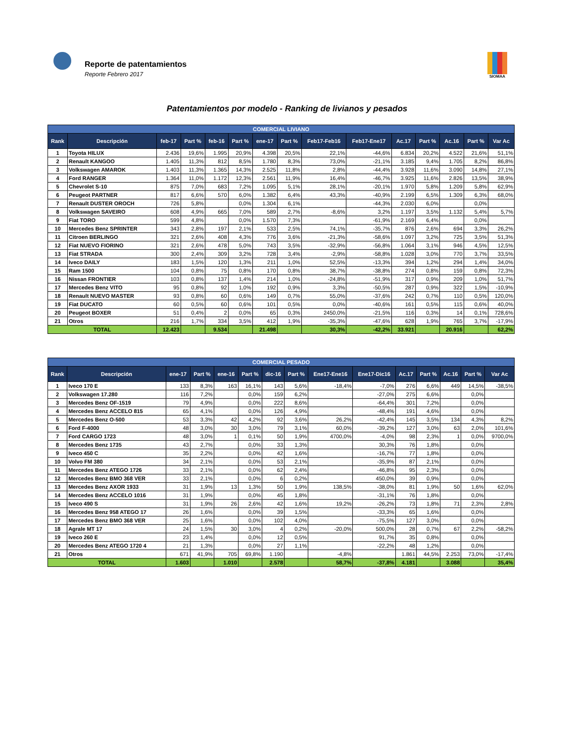Reporte de patentamientos
Reporte Febrero 2017
SIOMAA
Patentamientos por modelo - Ranking de livianos y pesados
| COMERCIAL LIVIANO | | | | | | | | | | | | | | |
| --- | --- | --- | --- | --- | --- | --- | --- | --- | --- | --- | --- | --- | --- | --- |
| Rank | Descripción | feb-17 | Part % | feb-16 | Part % | ene-17 | Part % | Feb17-Feb16 | Feb17-Ene17 | Ac.17 | Part % | Ac.16 | Part % | Var Ac |
| 1 | Toyota HILUX | 2.436 | 19,6% | 1.995 | 20,9% | 4.398 | 20,5% | 22,1% | -44,6% | 6.834 | 20,2% | 4.522 | 21,6% | 51,1% |
| 2 | Renault KANGOO | 1.405 | 11,3% | 812 | 8,5% | 1.780 | 8,3% | 73,0% | -21,1% | 3.185 | 9,4% | 1.705 | 8,2% | 86,8% |
| 3 | Volkswagen AMAROK | 1.403 | 11,3% | 1.365 | 14,3% | 2.525 | 11,8% | 2,8% | -44,4% | 3.928 | 11,6% | 3.090 | 14,8% | 27,1% |
| 4 | Ford RANGER | 1.364 | 11,0% | 1.172 | 12,3% | 2.561 | 11,9% | 16,4% | -46,7% | 3.925 | 11,6% | 2.826 | 13,5% | 38,9% |
| 5 | Chevrolet S-10 | 875 | 7,0% | 683 | 7,2% | 1.095 | 5,1% | 28,1% | -20,1% | 1.970 | 5,8% | 1.209 | 5,8% | 62,9% |
| 6 | Peugeot PARTNER | 817 | 6,6% | 570 | 6,0% | 1.382 | 6,4% | 43,3% | -40,9% | 2.199 | 6,5% | 1.309 | 6,3% | 68,0% |
| 7 | Renault DUSTER OROCH | 726 | 5,8% | | 0,0% | 1.304 | 6,1% | | -44,3% | 2.030 | 6,0% | | 0,0% | |
| 8 | Volkswagen SAVEIRO | 608 | 4,9% | 665 | 7,0% | 589 | 2,7% | -8,6% | 3,2% | 1.197 | 3,5% | 1.132 | 5,4% | 5,7% |
| 9 | Fiat TORO | 599 | 4,8% | | 0,0% | 1.570 | 7,3% | | -61,9% | 2.169 | 6,4% | | 0,0% | |
| 10 | Mercedes Benz SPRINTER | 343 | 2,8% | 197 | 2,1% | 533 | 2,5% | 74,1% | -35,7% | 876 | 2,6% | 694 | 3,3% | 26,2% |
| 11 | Citroen BERLINGO | 321 | 2,6% | 408 | 4,3% | 776 | 3,6% | -21,3% | -58,6% | 1.097 | 3,2% | 725 | 3,5% | 51,3% |
| 12 | Fiat NUEVO FIORINO | 321 | 2,6% | 478 | 5,0% | 743 | 3,5% | -32,9% | -56,8% | 1.064 | 3,1% | 946 | 4,5% | 12,5% |
| 13 | Fiat STRADA | 300 | 2,4% | 309 | 3,2% | 728 | 3,4% | -2,9% | -58,8% | 1.028 | 3,0% | 770 | 3,7% | 33,5% |
| 14 | Iveco DAILY | 183 | 1,5% | 120 | 1,3% | 211 | 1,0% | 52,5% | -13,3% | 394 | 1,2% | 294 | 1,4% | 34,0% |
| 15 | Ram 1500 | 104 | 0,8% | 75 | 0,8% | 170 | 0,8% | 38,7% | -38,8% | 274 | 0,8% | 159 | 0,8% | 72,3% |
| 16 | Nissan FRONTIER | 103 | 0,8% | 137 | 1,4% | 214 | 1,0% | -24,8% | -51,9% | 317 | 0,9% | 209 | 1,0% | 51,7% |
| 17 | Mercedes Benz VITO | 95 | 0,8% | 92 | 1,0% | 192 | 0,9% | 3,3% | -50,5% | 287 | 0,9% | 322 | 1,5% | -10,9% |
| 18 | Renault NUEVO MASTER | 93 | 0,8% | 60 | 0,6% | 149 | 0,7% | 55,0% | -37,6% | 242 | 0,7% | 110 | 0,5% | 120,0% |
| 19 | Fiat DUCATO | 60 | 0,5% | 60 | 0,6% | 101 | 0,5% | 0,0% | -40,6% | 161 | 0,5% | 115 | 0,6% | 40,0% |
| 20 | Peugeot BOXER | 51 | 0,4% | 2 | 0,0% | 65 | 0,3% | 2450,0% | -21,5% | 116 | 0,3% | 14 | 0,1% | 728,6% |
| 21 | Otros | 216 | 1,7% | 334 | 3,5% | 412 | 1,9% | -35,3% | -47,6% | 628 | 1,9% | 765 | 3,7% | -17,9% |
| TOTAL | | 12.423 | | 9.534 | | 21.498 | | 30,3% | -42,2% | 33.921 | | 20.916 | | 62,2% |
| COMERCIAL PESADO | | | | | | | | | | | | | | |
| --- | --- | --- | --- | --- | --- | --- | --- | --- | --- | --- | --- | --- | --- | --- |
| Rank | Descripción | ene-17 | Part % | ene-16 | Part % | dic-16 | Part % | Ene17-Ene16 | Ene17-Dic16 | Ac.17 | Part % | Ac.16 | Part % | Var Ac |
| 1 | Iveco 170 E | 133 | 8,3% | 163 | 16,1% | 143 | 5,6% | -18,4% | -7,0% | 276 | 6,6% | 449 | 14,5% | -38,5% |
| 2 | Volkswagen 17.280 | 116 | 7,2% | | 0,0% | 159 | 6,2% | | -27,0% | 275 | 6,6% | | 0,0% | |
| 3 | Mercedes Benz OF-1519 | 79 | 4,9% | | 0,0% | 222 | 8,6% | | -64,4% | 301 | 7,2% | | 0,0% | |
| 4 | Mercedes Benz ACCELO 815 | 65 | 4,1% | | 0,0% | 126 | 4,9% | | -48,4% | 191 | 4,6% | | 0,0% | |
| 5 | Mercedes Benz O-500 | 53 | 3,3% | 42 | 4,2% | 92 | 3,6% | 26,2% | -42,4% | 145 | 3,5% | 134 | 4,3% | 8,2% |
| 6 | Ford F-4000 | 48 | 3,0% | 30 | 3,0% | 79 | 3,1% | 60,0% | -39,2% | 127 | 3,0% | 63 | 2,0% | 101,6% |
| 7 | Ford CARGO 1723 | 48 | 3,0% | 1 | 0,1% | 50 | 1,9% | 4700,0% | -4,0% | 98 | 2,3% | 1 | 0,0% | 9700,0% |
| 8 | Mercedes Benz 1735 | 43 | 2,7% | | 0,0% | 33 | 1,3% | | 30,3% | 76 | 1,8% | | 0,0% | |
| 9 | Iveco 450 C | 35 | 2,2% | | 0,0% | 42 | 1,6% | | -16,7% | 77 | 1,8% | | 0,0% | |
| 10 | Volvo FM 380 | 34 | 2,1% | | 0,0% | 53 | 2,1% | | -35,9% | 87 | 2,1% | | 0,0% | |
| 11 | Mercedes Benz ATEGO 1726 | 33 | 2,1% | | 0,0% | 62 | 2,4% | | -46,8% | 95 | 2,3% | | 0,0% | |
| 12 | Mercedes Benz BMO 368 VER | 33 | 2,1% | | 0,0% | 6 | 0,2% | | 450,0% | 39 | 0,9% | | 0,0% | |
| 13 | Mercedes Benz AXOR 1933 | 31 | 1,9% | 13 | 1,3% | 50 | 1,9% | 138,5% | -38,0% | 81 | 1,9% | 50 | 1,6% | 62,0% |
| 14 | Mercedes Benz ACCELO 1016 | 31 | 1,9% | | 0,0% | 45 | 1,8% | | -31,1% | 76 | 1,8% | | 0,0% | |
| 15 | Iveco 490 S | 31 | 1,9% | 26 | 2,6% | 42 | 1,6% | 19,2% | -26,2% | 73 | 1,8% | 71 | 2,3% | 2,8% |
| 16 | Mercedes Benz 958 ATEGO 17 | 26 | 1,6% | | 0,0% | 39 | 1,5% | | -33,3% | 65 | 1,6% | | 0,0% | |
| 17 | Mercedes Benz BMO 368 VER | 25 | 1,6% | | 0,0% | 102 | 4,0% | | -75,5% | 127 | 3,0% | | 0,0% | |
| 18 | Agrale MT 17 | 24 | 1,5% | 30 | 3,0% | 4 | 0,2% | -20,0% | 500,0% | 28 | 0,7% | 67 | 2,2% | -58,2% |
| 19 | Iveco 260 E | 23 | 1,4% | | 0,0% | 12 | 0,5% | | 91,7% | 35 | 0,8% | | 0,0% | |
| 20 | Mercedes Benz ATEGO 1720 4 | 21 | 1,3% | | 0,0% | 27 | 1,1% | | -22,2% | 48 | 1,2% | | 0,0% | |
| 21 | Otros | 671 | 41,9% | 705 | 69,8% | 1.190 | | -4,8% | | 1.861 | 44,5% | 2.253 | 73,0% | -17,4% |
| TOTAL | | 1.603 | | 1.010 | | 2.578 | | 58,7% | -37,8% | 4.181 | | 3.088 | | 35,4% |